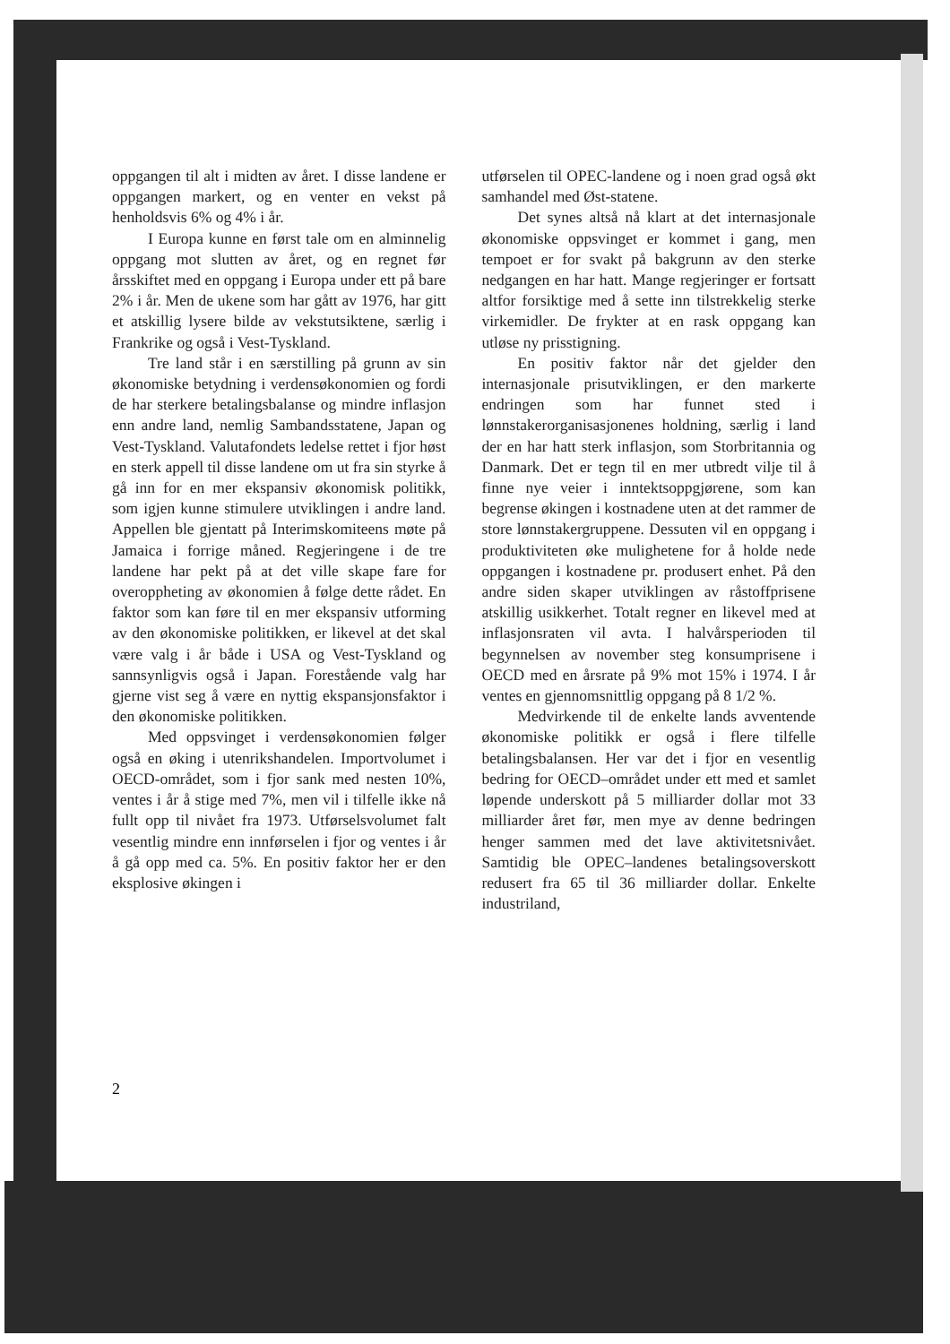oppgangen til alt i midten av året. I disse landene er oppgangen markert, og en venter en vekst på henholdsvis 6% og 4% i år.
I Europa kunne en først tale om en alminnelig oppgang mot slutten av året, og en regnet før årsskiftet med en oppgang i Europa under ett på bare 2% i år. Men de ukene som har gått av 1976, har gitt et atskillig lysere bilde av vekstutsiktene, særlig i Frankrike og også i Vest-Tyskland.
Tre land står i en særstilling på grunn av sin økonomiske betydning i verdensøkonomien og fordi de har sterkere betalingsbalanse og mindre inflasjon enn andre land, nemlig Sambandsstatene, Japan og Vest-Tyskland. Valutafondets ledelse rettet i fjor høst en sterk appell til disse landene om ut fra sin styrke å gå inn for en mer ekspansiv økonomisk politikk, som igjen kunne stimulere utviklingen i andre land. Appellen ble gjentatt på Interimskomiteens møte på Jamaica i forrige måned. Regjeringene i de tre landene har pekt på at det ville skape fare for overoppheting av økonomien å følge dette rådet. En faktor som kan føre til en mer ekspansiv utforming av den økonomiske politikken, er likevel at det skal være valg i år både i USA og Vest-Tyskland og sannsynligvis også i Japan. Forestående valg har gjerne vist seg å være en nyttig ekspansjonsfaktor i den økonomiske politikken.
Med oppsvinget i verdensøkonomien følger også en øking i utenrikshandelen. Importvolumet i OECD-området, som i fjor sank med nesten 10%, ventes i år å stige med 7%, men vil i tilfelle ikke nå fullt opp til nivået fra 1973. Utførselsvolumet falt vesentlig mindre enn innførselen i fjor og ventes i år å gå opp med ca. 5%. En positiv faktor her er den eksplosive økingen i
utførselen til OPEC-landene og i noen grad også økt samhandel med Øst-statene.
Det synes altså nå klart at det internasjonale økonomiske oppsvinget er kommet i gang, men tempoet er for svakt på bakgrunn av den sterke nedgangen en har hatt. Mange regjeringer er fortsatt altfor forsiktige med å sette inn tilstrekkelig sterke virkemidler. De frykter at en rask oppgang kan utløse ny prisstigning.
En positiv faktor når det gjelder den internasjonale prisutviklingen, er den markerte endringen som har funnet sted i lønnstakerorganisasjonenes holdning, særlig i land der en har hatt sterk inflasjon, som Storbritannia og Danmark. Det er tegn til en mer utbredt vilje til å finne nye veier i inntektsoppgjørene, som kan begrense økingen i kostnadene uten at det rammer de store lønnstakergruppene. Dessuten vil en oppgang i produktiviteten øke mulighetene for å holde nede oppgangen i kostnadene pr. produsert enhet. På den andre siden skaper utviklingen av råstoffprisene atskillig usikkerhet. Totalt regner en likevel med at inflasjonsraten vil avta. I halvårsperioden til begynnelsen av november steg konsumprisene i OECD med en årsrate på 9% mot 15% i 1974. I år ventes en gjennomsnittlig oppgang på 8 1/2 %.
Medvirkende til de enkelte lands avventende økonomiske politikk er også i flere tilfelle betalingsbalansen. Her var det i fjor en vesentlig bedring for OECD–området under ett med et samlet løpende underskott på 5 milliarder dollar mot 33 milliarder året før, men mye av denne bedringen henger sammen med det lave aktivitetsnivået. Samtidig ble OPEC–landenes betalingsoverskott redusert fra 65 til 36 milliarder dollar. Enkelte industriland,
2